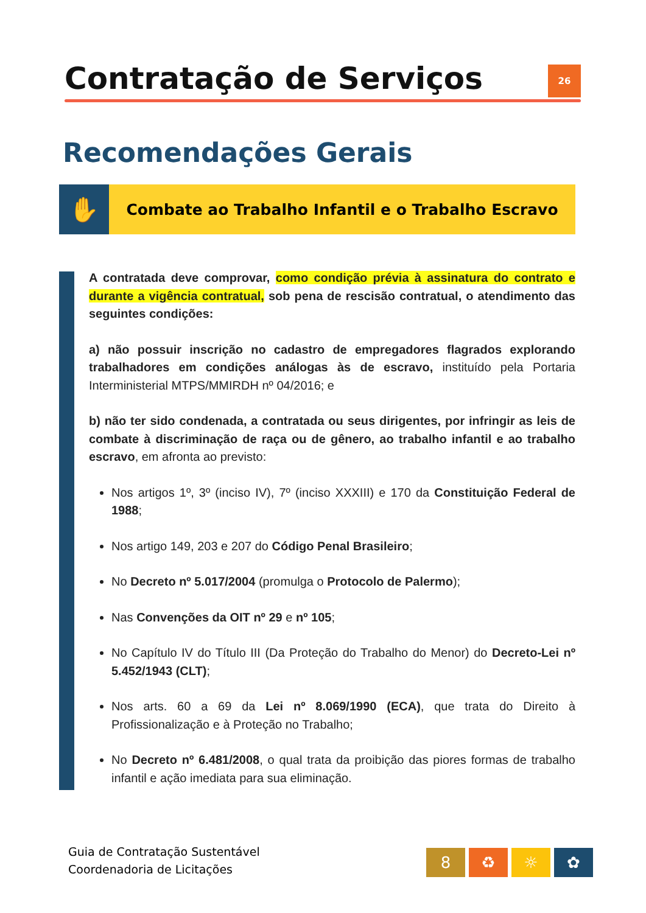Contratação de Serviços
26
Recomendações Gerais
✋
Combate ao Trabalho Infantil e o Trabalho Escravo
A contratada deve comprovar, como condição prévia à assinatura do contrato e durante a vigência contratual, sob pena de rescisão contratual, o atendimento das seguintes condições:
a) não possuir inscrição no cadastro de empregadores flagrados explorando trabalhadores em condições análogas às de escravo, instituído pela Portaria Interministerial MTPS/MMIRDH nº 04/2016; e
b) não ter sido condenada, a contratada ou seus dirigentes, por infringir as leis de combate à discriminação de raça ou de gênero, ao trabalho infantil e ao trabalho escravo, em afronta ao previsto:
Nos artigos 1º, 3º (inciso IV), 7º (inciso XXXIII) e 170 da Constituição Federal de 1988;
Nos artigo 149, 203 e 207 do Código Penal Brasileiro;
No Decreto nº 5.017/2004 (promulga o Protocolo de Palermo);
Nas Convenções da OIT nº 29 e nº 105;
No Capítulo IV do Título III (Da Proteção do Trabalho do Menor) do Decreto-Lei nº 5.452/1943 (CLT);
Nos arts. 60 a 69 da Lei nº 8.069/1990 (ECA), que trata do Direito à Profissionalização e à Proteção no Trabalho;
No Decreto nº 6.481/2008, o qual trata da proibição das piores formas de trabalho infantil e ação imediata para sua eliminação.
Guia de Contratação Sustentável
Coordenadoria de Licitações
8 ♻ ☼ ✿